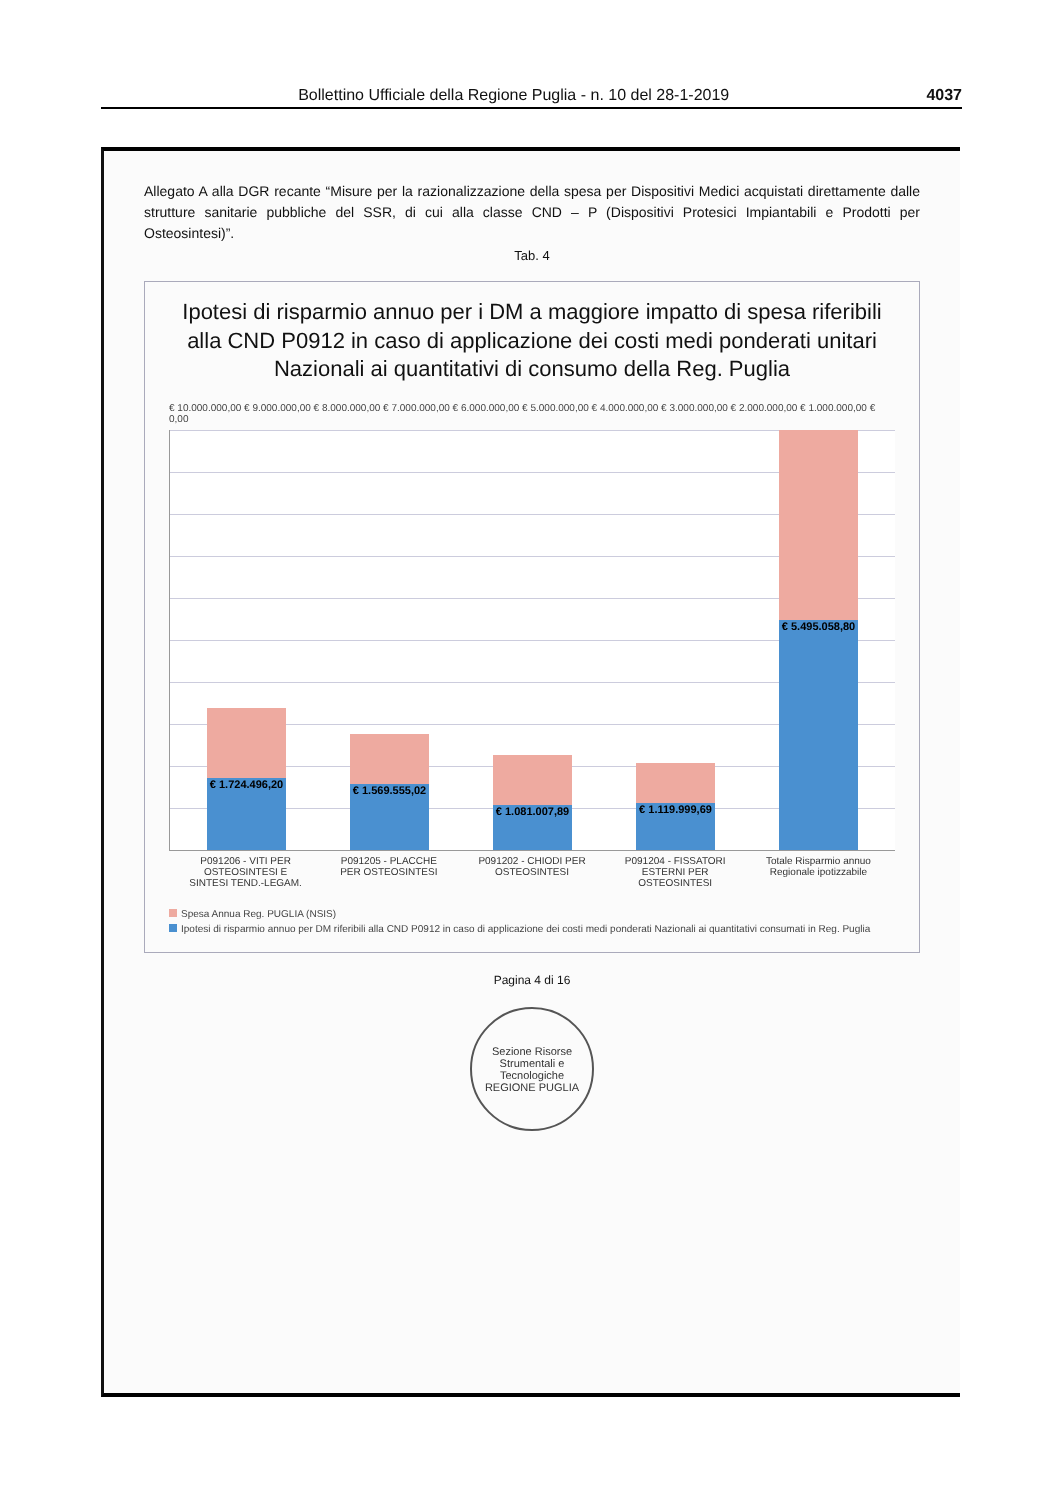Bollettino Ufficiale della Regione Puglia - n. 10 del 28-1-2019 4037
Allegato A alla DGR recante “Misure per la razionalizzazione della spesa per Dispositivi Medici acquistati direttamente dalle strutture sanitarie pubbliche del SSR, di cui alla classe CND – P (Dispositivi Protesici Impiantabili e Prodotti per Osteosintesi)”.
Tab. 4
Ipotesi di risparmio annuo per i DM a maggiore impatto di spesa riferibili alla CND P0912 in caso di applicazione dei costi medi ponderati unitari Nazionali ai quantitativi di consumo della Reg. Puglia
€ 10.000.000,00 € 9.000.000,00 € 8.000.000,00 € 7.000.000,00 € 6.000.000,00 € 5.000.000,00 € 4.000.000,00 € 3.000.000,00 € 2.000.000,00 € 1.000.000,00 € 0,00
€ 1.724.496,20
€ 1.569.555,02
€ 1.081.007,89
€ 1.119.999,69
€ 5.495.058,80
P091206 - VITI PER OSTEOSINTESI E SINTESI TEND.-LEGAM.
P091205 - PLACCHE PER OSTEOSINTESI
P091202 - CHIODI PER OSTEOSINTESI
P091204 - FISSATORI ESTERNI PER OSTEOSINTESI
Totale Risparmio annuo Regionale ipotizzabile
Spesa Annua Reg. PUGLIA (NSIS)
Ipotesi di risparmio annuo per DM riferibili alla CND P0912 in caso di applicazione dei costi medi ponderati Nazionali ai quantitativi consumati in Reg. Puglia
Pagina 4 di 16
Sezione Risorse Strumentali e Tecnologiche
REGIONE PUGLIA